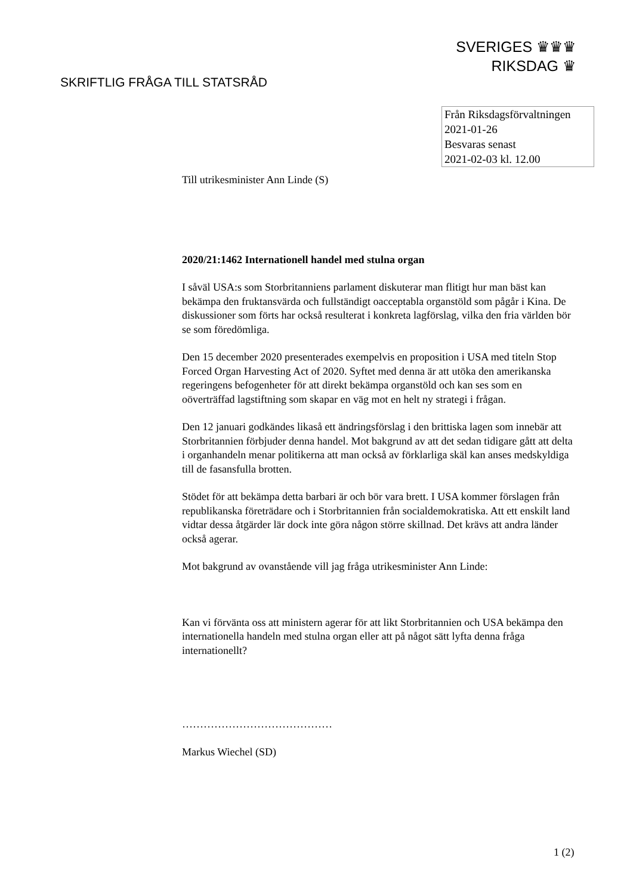SVERIGES ♛♛♛
RIKSDAG ♛
SKRIFTLIG FRÅGA TILL STATSRÅD
Från Riksdagsförvaltningen
2021-01-26
Besvaras senast
2021-02-03 kl. 12.00
Till utrikesminister Ann Linde (S)
2020/21:1462 Internationell handel med stulna organ
I såväl USA:s som Storbritanniens parlament diskuterar man flitigt hur man bäst kan bekämpa den fruktansvärda och fullständigt oacceptabla organstöld som pågår i Kina. De diskussioner som förts har också resulterat i konkreta lagförslag, vilka den fria världen bör se som föredömliga.
Den 15 december 2020 presenterades exempelvis en proposition i USA med titeln Stop Forced Organ Harvesting Act of 2020. Syftet med denna är att utöka den amerikanska regeringens befogenheter för att direkt bekämpa organstöld och kan ses som en oöverträffad lagstiftning som skapar en väg mot en helt ny strategi i frågan.
Den 12 januari godkändes likaså ett ändringsförslag i den brittiska lagen som innebär att Storbritannien förbjuder denna handel. Mot bakgrund av att det sedan tidigare gått att delta i organhandeln menar politikerna att man också av förklarliga skäl kan anses medskyldiga till de fasansfulla brotten.
Stödet för att bekämpa detta barbari är och bör vara brett. I USA kommer förslagen från republikanska företrädare och i Storbritannien från socialdemokratiska. Att ett enskilt land vidtar dessa åtgärder lär dock inte göra någon större skillnad. Det krävs att andra länder också agerar.
Mot bakgrund av ovanstående vill jag fråga utrikesminister Ann Linde:
Kan vi förvänta oss att ministern agerar för att likt Storbritannien och USA bekämpa den internationella handeln med stulna organ eller att på något sätt lyfta denna fråga internationellt?
……………………………………
Markus Wiechel (SD)
1 (2)